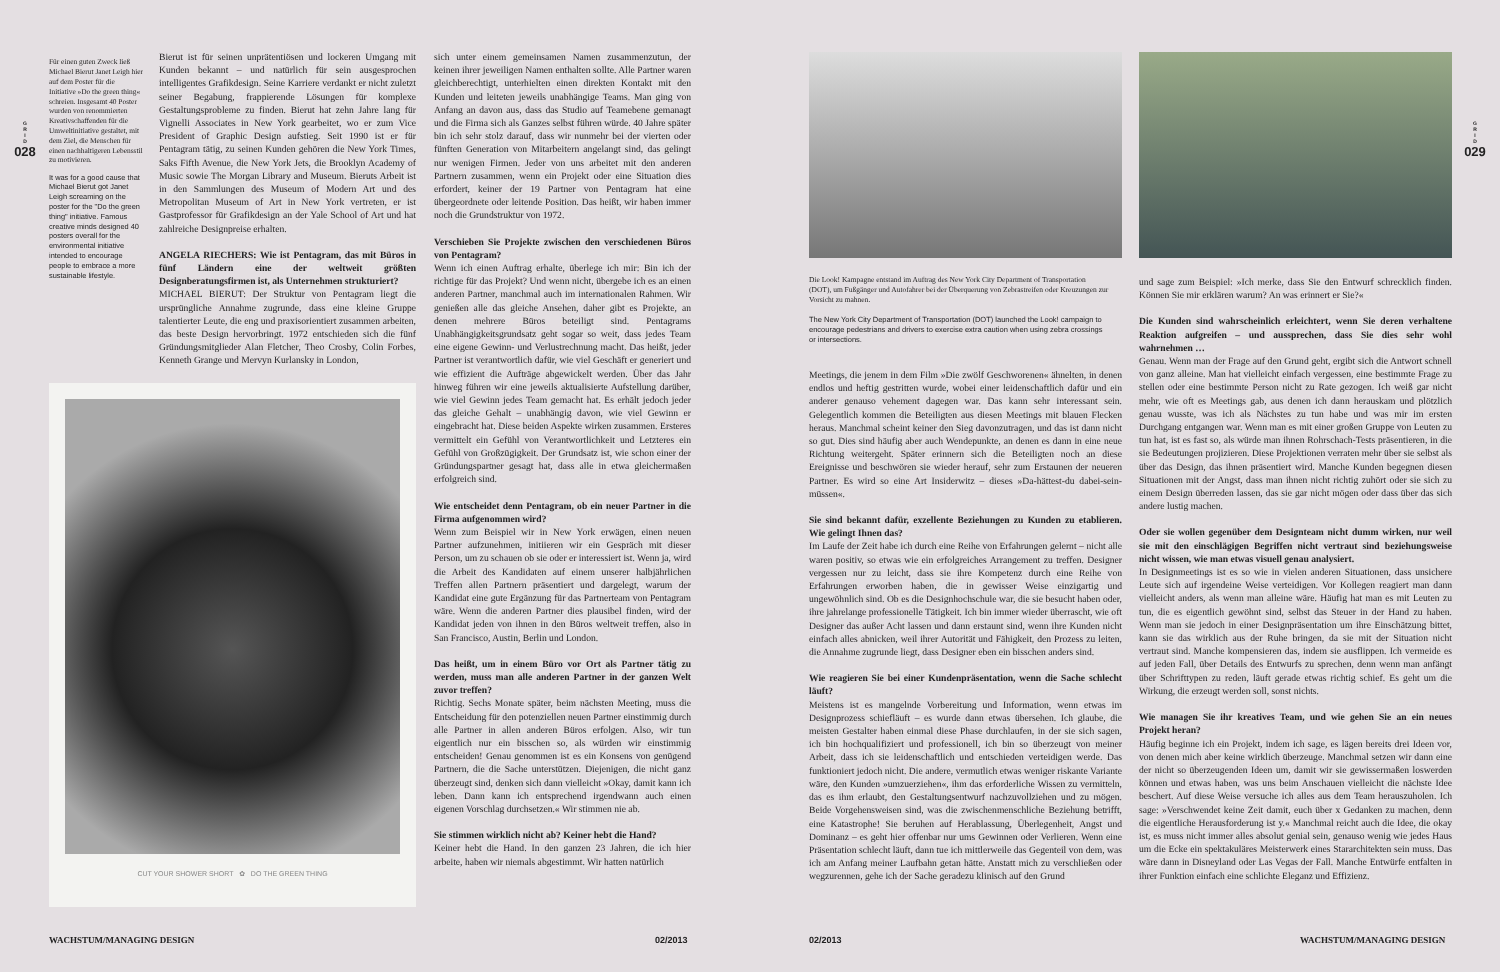G
R
I
D
028
Für einen guten Zweck ließ Michael Bierut Janet Leigh hier auf dem Poster für die Initiative »Do the green thing« schreien. Insgesamt 40 Poster wurden von renommierten Kreativschaffenden für die Umweltinitiative gestaltet, mit dem Ziel, die Menschen für einen nachhaltigeren Lebensstil zu motivieren.
It was for a good cause that Michael Bierut got Janet Leigh screaming on the poster for the "Do the green thing" initiative. Famous creative minds designed 40 posters overall for the environmental initiative intended to encourage people to embrace a more sustainable lifestyle.
Bierut ist für seinen unprätentiösen und lockeren Umgang mit Kunden bekannt – und natürlich für sein ausgesprochen intelligentes Grafikdesign. Seine Karriere verdankt er nicht zuletzt seiner Begabung, frappierende Lösungen für komplexe Gestaltungsprobleme zu finden. Bierut hat zehn Jahre lang für Vignelli Associates in New York gearbeitet, wo er zum Vice President of Graphic Design aufstieg. Seit 1990 ist er für Pentagram tätig, zu seinen Kunden gehören die New York Times, Saks Fifth Avenue, die New York Jets, die Brooklyn Academy of Music sowie The Morgan Library and Museum. Bieruts Arbeit ist in den Sammlungen des Museum of Modern Art und des Metropolitan Museum of Art in New York vertreten, er ist Gastprofessor für Grafikdesign an der Yale School of Art und hat zahlreiche Designpreise erhalten.
ANGELA RIECHERS: Wie ist Pentagram, das mit Büros in fünf Ländern eine der weltweit größten Designberatungsfirmen ist, als Unternehmen strukturiert?
MICHAEL BIERUT: Der Struktur von Pentagram liegt die ursprüngliche Annahme zugrunde, dass eine kleine Gruppe talentierter Leute, die eng und praxisorientiert zusammen arbeiten, das beste Design hervorbringt. 1972 entschieden sich die fünf Gründungsmitglieder Alan Fletcher, Theo Crosby, Colin Forbes, Kenneth Grange und Mervyn Kurlansky in London,
CUT YOUR SHOWER SHORT ✿ DO THE GREEN THING
sich unter einem gemeinsamen Namen zusammenzutun, der keinen ihrer jeweiligen Namen enthalten sollte. Alle Partner waren gleichberechtigt, unterhielten einen direkten Kontakt mit den Kunden und leiteten jeweils unabhängige Teams. Man ging von Anfang an davon aus, dass das Studio auf Teamebene gemanagt und die Firma sich als Ganzes selbst führen würde. 40 Jahre später bin ich sehr stolz darauf, dass wir nunmehr bei der vierten oder fünften Generation von Mitarbeitern angelangt sind, das gelingt nur wenigen Firmen. Jeder von uns arbeitet mit den anderen Partnern zusammen, wenn ein Projekt oder eine Situation dies erfordert, keiner der 19 Partner von Pentagram hat eine übergeordnete oder leitende Position. Das heißt, wir haben immer noch die Grundstruktur von 1972.
Verschieben Sie Projekte zwischen den verschiedenen Büros von Pentagram?
Wenn ich einen Auftrag erhalte, überlege ich mir: Bin ich der richtige für das Projekt? Und wenn nicht, übergebe ich es an einen anderen Partner, manchmal auch im internationalen Rahmen. Wir genießen alle das gleiche Ansehen, daher gibt es Projekte, an denen mehrere Büros beteiligt sind. Pentagrams Unabhängigkeitsgrundsatz geht sogar so weit, dass jedes Team eine eigene Gewinn- und Verlustrechnung macht. Das heißt, jeder Partner ist verantwortlich dafür, wie viel Geschäft er generiert und wie effizient die Aufträge abgewickelt werden. Über das Jahr hinweg führen wir eine jeweils aktualisierte Aufstellung darüber, wie viel Gewinn jedes Team gemacht hat. Es erhält jedoch jeder das gleiche Gehalt – unabhängig davon, wie viel Gewinn er eingebracht hat. Diese beiden Aspekte wirken zusammen. Ersteres vermittelt ein Gefühl von Verantwortlichkeit und Letzteres ein Gefühl von Großzügigkeit. Der Grundsatz ist, wie schon einer der Gründungspartner gesagt hat, dass alle in etwa gleichermaßen erfolgreich sind.
Wie entscheidet denn Pentagram, ob ein neuer Partner in die Firma aufgenommen wird?
Wenn zum Beispiel wir in New York erwägen, einen neuen Partner aufzunehmen, initiieren wir ein Gespräch mit dieser Person, um zu schauen ob sie oder er interessiert ist. Wenn ja, wird die Arbeit des Kandidaten auf einem unserer halbjährlichen Treffen allen Partnern präsentiert und dargelegt, warum der Kandidat eine gute Ergänzung für das Partnerteam von Pentagram wäre. Wenn die anderen Partner dies plausibel finden, wird der Kandidat jeden von ihnen in den Büros weltweit treffen, also in San Francisco, Austin, Berlin und London.
Das heißt, um in einem Büro vor Ort als Partner tätig zu werden, muss man alle anderen Partner in der ganzen Welt zuvor treffen?
Richtig. Sechs Monate später, beim nächsten Meeting, muss die Entscheidung für den potenziellen neuen Partner einstimmig durch alle Partner in allen anderen Büros erfolgen. Also, wir tun eigentlich nur ein bisschen so, als würden wir einstimmig entscheiden! Genau genommen ist es ein Konsens von genügend Partnern, die die Sache unterstützen. Diejenigen, die nicht ganz überzeugt sind, denken sich dann vielleicht »Okay, damit kann ich leben. Dann kann ich entsprechend irgendwann auch einen eigenen Vorschlag durchsetzen.« Wir stimmen nie ab.
Sie stimmen wirklich nicht ab? Keiner hebt die Hand?
Keiner hebt die Hand. In den ganzen 23 Jahren, die ich hier arbeite, haben wir niemals abgestimmt. Wir hatten natürlich
WACHSTUM/MANAGING DESIGN 02/2013
Die Look! Kampagne entstand im Auftrag des New York City Department of Transportation (DOT), um Fußgänger und Autofahrer bei der Überquerung von Zebrastreifen oder Kreuzungen zur Vorsicht zu mahnen.
The New York City Department of Transportation (DOT) launched the Look! campaign to encourage pedestrians and drivers to exercise extra caution when using zebra crossings or intersections.
Meetings, die jenem in dem Film »Die zwölf Geschworenen« ähnelten, in denen endlos und heftig gestritten wurde, wobei einer leidenschaftlich dafür und ein anderer genauso vehement dagegen war. Das kann sehr interessant sein. Gelegentlich kommen die Beteiligten aus diesen Meetings mit blauen Flecken heraus. Manchmal scheint keiner den Sieg davonzutragen, und das ist dann nicht so gut. Dies sind häufig aber auch Wendepunkte, an denen es dann in eine neue Richtung weitergeht. Später erinnern sich die Beteiligten noch an diese Ereignisse und beschwören sie wieder herauf, sehr zum Erstaunen der neueren Partner. Es wird so eine Art Insiderwitz – dieses »Da-hättest-du dabei-sein-müssen«.
Sie sind bekannt dafür, exzellente Beziehungen zu Kunden zu etablieren. Wie gelingt Ihnen das?
Im Laufe der Zeit habe ich durch eine Reihe von Erfahrungen gelernt – nicht alle waren positiv, so etwas wie ein erfolgreiches Arrangement zu treffen. Designer vergessen nur zu leicht, dass sie ihre Kompetenz durch eine Reihe von Erfahrungen erworben haben, die in gewisser Weise einzigartig und ungewöhnlich sind. Ob es die Designhochschule war, die sie besucht haben oder, ihre jahrelange professionelle Tätigkeit. Ich bin immer wieder überrascht, wie oft Designer das außer Acht lassen und dann erstaunt sind, wenn ihre Kunden nicht einfach alles abnicken, weil ihrer Autorität und Fähigkeit, den Prozess zu leiten, die Annahme zugrunde liegt, dass Designer eben ein bisschen anders sind.
Wie reagieren Sie bei einer Kundenpräsentation, wenn die Sache schlecht läuft?
Meistens ist es mangelnde Vorbereitung und Information, wenn etwas im Designprozess schiefläuft – es wurde dann etwas übersehen. Ich glaube, die meisten Gestalter haben einmal diese Phase durchlaufen, in der sie sich sagen, ich bin hochqualifiziert und professionell, ich bin so überzeugt von meiner Arbeit, dass ich sie leidenschaftlich und entschieden verteidigen werde. Das funktioniert jedoch nicht. Die andere, vermutlich etwas weniger riskante Variante wäre, den Kunden »umzuerziehen«, ihm das erforderliche Wissen zu vermitteln, das es ihm erlaubt, den Gestaltungsentwurf nachzuvollziehen und zu mögen. Beide Vorgehensweisen sind, was die zwischenmenschliche Beziehung betrifft, eine Katastrophe! Sie beruhen auf Herablassung, Überlegenheit, Angst und Dominanz – es geht hier offenbar nur ums Gewinnen oder Verlieren. Wenn eine Präsentation schlecht läuft, dann tue ich mittlerweile das Gegenteil von dem, was ich am Anfang meiner Laufbahn getan hätte. Anstatt mich zu verschließen oder wegzurennen, gehe ich der Sache geradezu klinisch auf den Grund
und sage zum Beispiel: »Ich merke, dass Sie den Entwurf schrecklich finden. Können Sie mir erklären warum? An was erinnert er Sie?«
Die Kunden sind wahrscheinlich erleichtert, wenn Sie deren verhaltene Reaktion aufgreifen – und aussprechen, dass Sie dies sehr wohl wahrnehmen …
Genau. Wenn man der Frage auf den Grund geht, ergibt sich die Antwort schnell von ganz alleine. Man hat vielleicht einfach vergessen, eine bestimmte Frage zu stellen oder eine bestimmte Person nicht zu Rate gezogen. Ich weiß gar nicht mehr, wie oft es Meetings gab, aus denen ich dann herauskam und plötzlich genau wusste, was ich als Nächstes zu tun habe und was mir im ersten Durchgang entgangen war. Wenn man es mit einer großen Gruppe von Leuten zu tun hat, ist es fast so, als würde man ihnen Rohrschach-Tests präsentieren, in die sie Bedeutungen projizieren. Diese Projektionen verraten mehr über sie selbst als über das Design, das ihnen präsentiert wird. Manche Kunden begegnen diesen Situationen mit der Angst, dass man ihnen nicht richtig zuhört oder sie sich zu einem Design überreden lassen, das sie gar nicht mögen oder dass über das sich andere lustig machen.
Oder sie wollen gegenüber dem Designteam nicht dumm wirken, nur weil sie mit den einschlägigen Begriffen nicht vertraut sind beziehungsweise nicht wissen, wie man etwas visuell genau analysiert.
In Designmeetings ist es so wie in vielen anderen Situationen, dass unsichere Leute sich auf irgendeine Weise verteidigen. Vor Kollegen reagiert man dann vielleicht anders, als wenn man alleine wäre. Häufig hat man es mit Leuten zu tun, die es eigentlich gewöhnt sind, selbst das Steuer in der Hand zu haben. Wenn man sie jedoch in einer Designpräsentation um ihre Einschätzung bittet, kann sie das wirklich aus der Ruhe bringen, da sie mit der Situation nicht vertraut sind. Manche kompensieren das, indem sie ausflippen. Ich vermeide es auf jeden Fall, über Details des Entwurfs zu sprechen, denn wenn man anfängt über Schrifttypen zu reden, läuft gerade etwas richtig schief. Es geht um die Wirkung, die erzeugt werden soll, sonst nichts.
Wie managen Sie ihr kreatives Team, und wie gehen Sie an ein neues Projekt heran?
Häufig beginne ich ein Projekt, indem ich sage, es lägen bereits drei Ideen vor, von denen mich aber keine wirklich überzeuge. Manchmal setzen wir dann eine der nicht so überzeugenden Ideen um, damit wir sie gewissermaßen loswerden können und etwas haben, was uns beim Anschauen vielleicht die nächste Idee beschert. Auf diese Weise versuche ich alles aus dem Team herauszuholen. Ich sage: »Verschwendet keine Zeit damit, euch über x Gedanken zu machen, denn die eigentliche Herausforderung ist y.« Manchmal reicht auch die Idee, die okay ist, es muss nicht immer alles absolut genial sein, genauso wenig wie jedes Haus um die Ecke ein spektakuläres Meisterwerk eines Stararchitekten sein muss. Das wäre dann in Disneyland oder Las Vegas der Fall. Manche Entwürfe entfalten in ihrer Funktion einfach eine schlichte Eleganz und Effizienz.
G
R
I
D
029
02/2013 WACHSTUM/MANAGING DESIGN